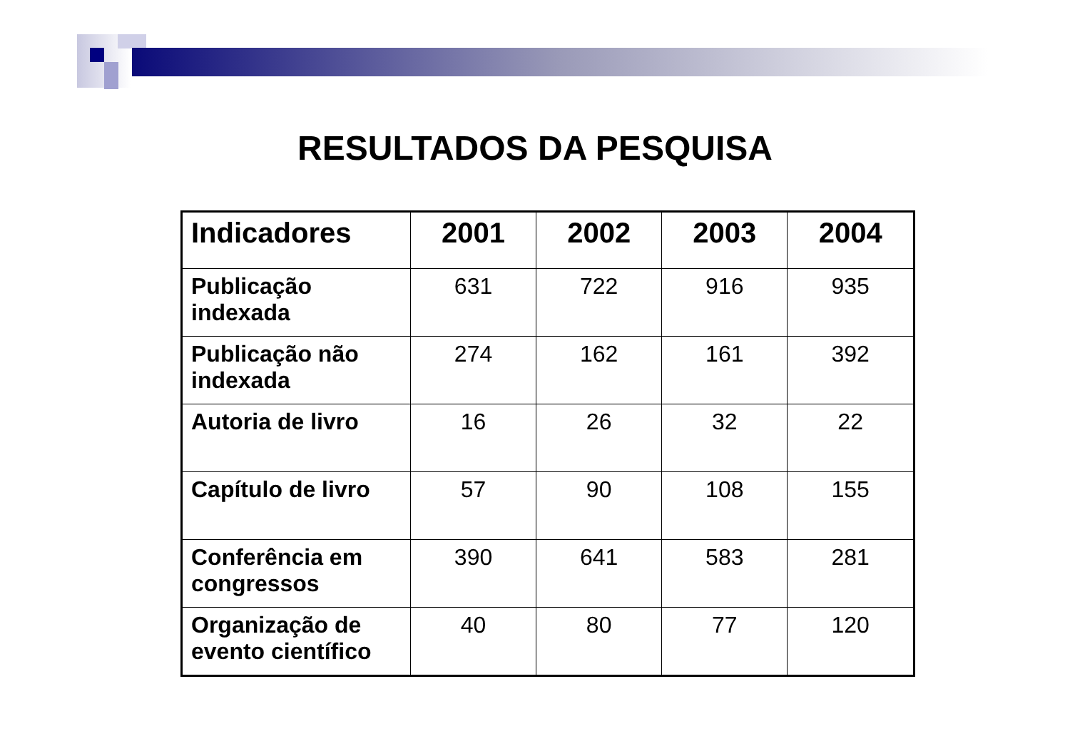RESULTADOS DA PESQUISA
| Indicadores | 2001 | 2002 | 2003 | 2004 |
| --- | --- | --- | --- | --- |
| Publicação indexada | 631 | 722 | 916 | 935 |
| Publicação não indexada | 274 | 162 | 161 | 392 |
| Autoria de livro | 16 | 26 | 32 | 22 |
| Capítulo de livro | 57 | 90 | 108 | 155 |
| Conferência em congressos | 390 | 641 | 583 | 281 |
| Organização de evento científico | 40 | 80 | 77 | 120 |